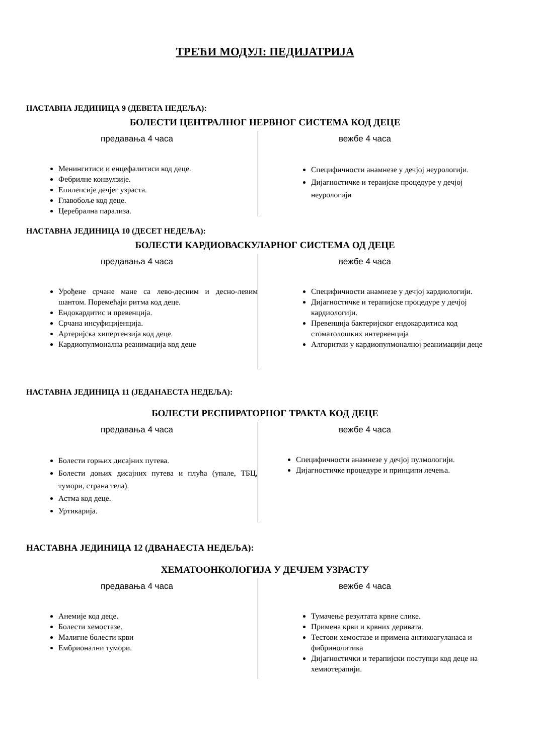ТРЕЋИ МОДУЛ: ПЕДИЈАТРИЈА
НАСТАВНА ЈЕДИНИЦА 9 (ДЕВЕТА НЕДЕЉА):
БОЛЕСТИ ЦЕНТРАЛНОГ НЕРВНОГ СИСТЕМА КОД ДЕЦЕ
предавања 4 часа
Менингитиси и енцефалитиси код деце.
Фебрилне конвулзије.
Епилепсије дечјег узраста.
Главобоље код деце.
Церебрална парализа.
вежбе 4 часа
Специфичности анамнезе у дечјој неурологији.
Дијагностичке и тераијске процедуре у дечјој неурологији
НАСТАВНА ЈЕДИНИЦА 10 (ДЕСЕТ НЕДЕЉА):
БОЛЕСТИ КАРДИОВАСКУЛАРНОГ СИСТЕМА ОД ДЕЦЕ
предавања 4 часа
Урођене срчане мане са лево-десним и десно-левим шантом. Поремећаји ритма код деце.
Ендокардитис и превенција.
Срчана инсуфицијенција.
Артеријска хипертензија код деце.
Кардиопулмонална реанимација код деце
вежбе 4 часа
Специфичности анамнезе у дечјој кардиологији.
Дијагностичке и терапијске процедуре у дечјој кардиологији.
Превенција бактеријског ендокардитиса код стоматолошких интервенција
Алгоритми у кардиопулмоналној реанимацији деце
НАСТАВНА ЈЕДИНИЦА 11 (ЈЕДАНАЕСТА НЕДЕЉА):
БОЛЕСТИ РЕСПИРАТОРНОГ ТРАКТА КОД ДЕЦЕ
предавања 4 часа
Болести горњих дисајних путева.
Болести доњих дисајних путева и плућа (упале, ТБЦ, тумори, страна тела).
Астма код деце.
Уртикарија.
вежбе 4 часа
Специфичности анамнезе у дечјој пулмологији.
Дијагностичке процедуре и принципи лечења.
НАСТАВНА ЈЕДИНИЦА 12 (ДВАНАЕСТА НЕДЕЉА):
ХЕМАТООНКОЛОГИЈА У ДЕЧЈЕМ УЗРАСТУ
предавања 4 часа
Анемије код деце.
Болести хемостазе.
Малигне болести крви
Ембрионални тумори.
вежбе 4 часа
Тумачење резултата крвне слике.
Примена крви и крвних деривата.
Тестови хемостазе и примена антикоагуланаса и фибринолитика
Дијагностички и терапијски поступци код деце на хемиотерапији.